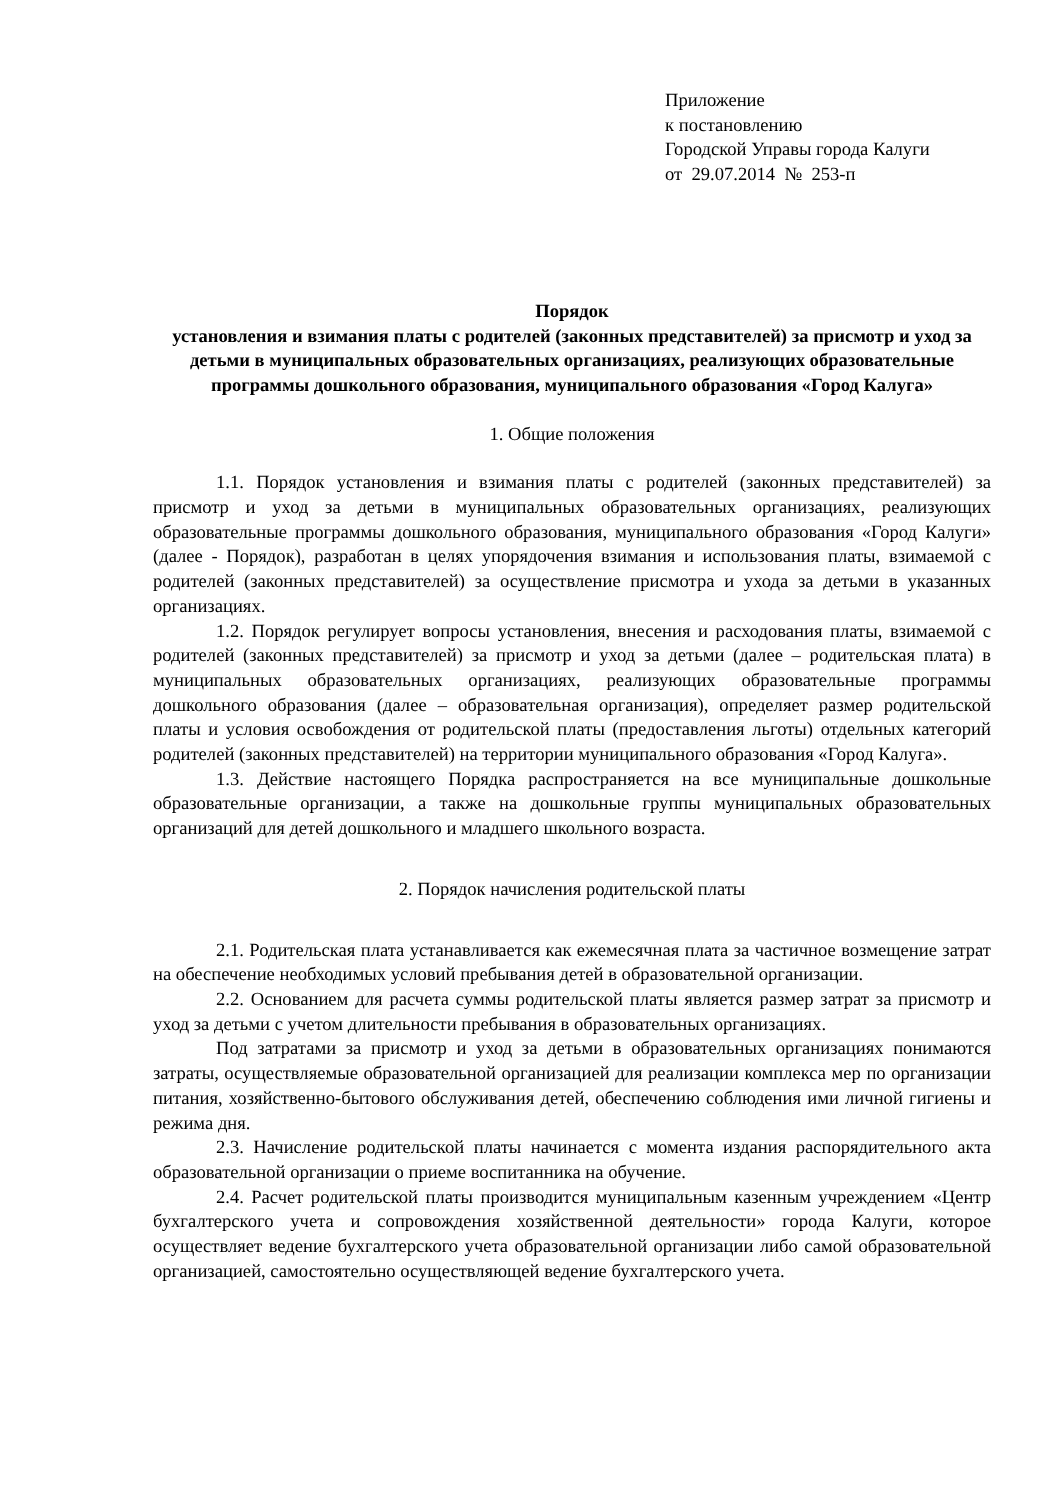Приложение
к постановлению
Городской Управы города Калуги
от 29.07.2014 № 253-п
Порядок
установления и взимания платы с родителей (законных представителей) за присмотр и уход за детьми в муниципальных образовательных организациях, реализующих образовательные программы дошкольного образования, муниципального образования «Город Калуга»
1. Общие положения
1.1. Порядок установления и взимания платы с родителей (законных представителей) за присмотр и уход за детьми в муниципальных образовательных организациях, реализующих образовательные программы дошкольного образования, муниципального образования «Город Калуги» (далее - Порядок), разработан в целях упорядочения взимания и использования платы, взимаемой с родителей (законных представителей) за осуществление присмотра и ухода за детьми в указанных организациях.
1.2. Порядок регулирует вопросы установления, внесения и расходования платы, взимаемой с родителей (законных представителей) за присмотр и уход за детьми (далее – родительская плата) в муниципальных образовательных организациях, реализующих образовательные программы дошкольного образования (далее – образовательная организация), определяет размер родительской платы и условия освобождения от родительской платы (предоставления льготы) отдельных категорий родителей (законных представителей) на территории муниципального образования «Город Калуга».
1.3. Действие настоящего Порядка распространяется на все муниципальные дошкольные образовательные организации, а также на дошкольные группы муниципальных образовательных организаций для детей дошкольного и младшего школьного возраста.
2. Порядок начисления родительской платы
2.1. Родительская плата устанавливается как ежемесячная плата за частичное возмещение затрат на обеспечение необходимых условий пребывания детей в образовательной организации.
2.2. Основанием для расчета суммы родительской платы является размер затрат за присмотр и уход за детьми с учетом длительности пребывания в образовательных организациях.
Под затратами за присмотр и уход за детьми в образовательных организациях понимаются затраты, осуществляемые образовательной организацией для реализации комплекса мер по организации питания, хозяйственно-бытового обслуживания детей, обеспечению соблюдения ими личной гигиены и режима дня.
2.3. Начисление родительской платы начинается с момента издания распорядительного акта образовательной организации о приеме воспитанника на обучение.
2.4. Расчет родительской платы производится муниципальным казенным учреждением «Центр бухгалтерского учета и сопровождения хозяйственной деятельности» города Калуги, которое осуществляет ведение бухгалтерского учета образовательной организации либо самой образовательной организацией, самостоятельно осуществляющей ведение бухгалтерского учета.